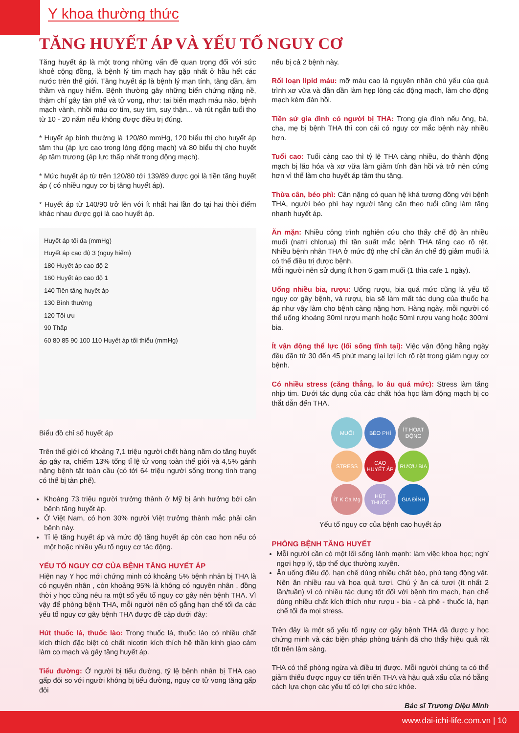Y khoa thường thức
TĂNG HUYẾT ÁP VÀ YẾU TỐ NGUY CƠ
Tăng huyết áp là một trong những vấn đề quan trọng đối với sức khoẻ cộng đồng, là bệnh lý tim mạch hay gặp nhất ở hầu hết các nước trên thế giới. Tăng huyết áp là bệnh lý mạn tính, tăng dần, âm thầm và nguy hiểm. Bệnh thường gây những biến chứng nặng nề, thậm chí gây tàn phế và tử vong, như: tai biến mạch máu não, bệnh mạch vành, nhồi máu cơ tim, suy tim, suy thận... và rút ngắn tuổi thọ từ 10 - 20 năm nếu không được điều trị đúng.
* Huyết áp bình thường là 120/80 mmHg, 120 biểu thị cho huyết áp tâm thu (áp lực cao trong lòng động mạch) và 80 biểu thị cho huyết áp tâm trương (áp lực thấp nhất trong động mạch).
* Mức huyết áp từ trên 120/80 tới 139/89 được gọi là tiền tăng huyết áp ( có nhiều nguy cơ bị tăng huyết áp).
* Huyết áp từ 140/90 trở lên với ít nhất hai lần đo tại hai thời điểm khác nhau được gọi là cao huyết áp.
Huyết áp tối đa (mmHg)
Huyết áp cao độ 3 (nguy hiểm)
180 Huyết áp cao độ 2
160 Huyết áp cao độ 1
140 Tiền tăng huyết áp
130 Bình thường
120 Tối ưu
90 Thấp
60 80 85 90 100 110 Huyết áp tối thiểu (mmHg)
Biểu đồ chỉ số huyết áp
Trên thế giới có khoảng 7,1 triệu người chết hàng năm do tăng huyết áp gây ra, chiếm 13% tổng tỉ lệ tử vong toàn thế giới và 4,5% gánh nặng bệnh tật toàn cầu (có tới 64 triệu người sống trong tình trạng có thể bị tàn phế).
Khoảng 73 triệu người trưởng thành ở Mỹ bị ảnh hưởng bởi căn bệnh tăng huyết áp.
Ở Việt Nam, có hơn 30% người Việt trưởng thành mắc phải căn bệnh này.
Tỉ lệ tăng huyết áp và mức độ tăng huyết áp còn cao hơn nếu có một hoặc nhiều yếu tố nguy cơ tác động.
YẾU TỐ NGUY CƠ CỦA BỆNH TĂNG HUYẾT ÁP
Hiện nay Y học mới chứng minh có khoảng 5% bệnh nhân bị THA là có nguyên nhân , còn khoảng 95% là không có nguyên nhân , đồng thời y học cũng nêu ra một số yếu tố nguy cơ gây nên bệnh THA. Vì vậy để phòng bệnh THA, mỗi người nên cố gắng hạn chế tối đa các yếu tố nguy cơ gây bệnh THA được đề cập dưới đây:
Hút thuốc lá, thuốc lào: Trong thuốc lá, thuốc lào có nhiều chất kích thích đặc biệt có chất nicotin kích thích hệ thần kinh giao cảm làm co mạch và gây tăng huyết áp.
Tiểu đường: Ở người bị tiểu đường, tỷ lệ bệnh nhân bị THA cao gấp đôi so với người không bị tiểu đường, nguy cơ tử vong tăng gấp đôi
nếu bị cả 2 bệnh này.
Rối loạn lipid máu: mỡ máu cao là nguyên nhân chủ yếu của quá trình xơ vữa và dần dần làm hẹp lòng các động mạch, làm cho động mạch kém đàn hồi.
Tiền sử gia đình có người bị THA: Trong gia đình nếu ông, bà, cha, mẹ bị bệnh THA thì con cái có nguy cơ mắc bệnh này nhiều hơn.
Tuổi cao: Tuổi càng cao thì tỷ lệ THA càng nhiều, do thành động mạch bị lão hóa và xơ vữa làm giảm tính đàn hồi và trở nên cứng hơn vì thế làm cho huyết áp tâm thu tăng.
Thừa cân, béo phì: Cân nặng có quan hệ khá tương đồng với bệnh THA, người béo phì hay người tăng cân theo tuổi cũng làm tăng nhanh huyết áp.
Ăn mặn: Nhiều công trình nghiên cứu cho thấy chế độ ăn nhiều muối (natri chlorua) thì tần suất mắc bệnh THA tăng cao rõ rệt. Nhiều bệnh nhân THA ở mức độ nhẹ chỉ cần ăn chế độ giảm muối là có thể điều trị được bệnh.
Mỗi người nên sử dụng ít hơn 6 gam muối (1 thìa cafe 1 ngày).
Uống nhiều bia, rượu: Uống rượu, bia quá mức cũng là yếu tố nguy cơ gây bệnh, và rượu, bia sẽ làm mất tác dụng của thuốc hạ áp như vậy làm cho bệnh càng nặng hơn. Hàng ngày, mỗi người có thể uống khoảng 30ml rượu mạnh hoặc 50ml rượu vang hoặc 300ml bia.
Ít vận động thể lực (lối sống tĩnh tại): Việc vận động hằng ngày đều đặn từ 30 đến 45 phút mang lại lợi ích rõ rệt trong giảm nguy cơ bệnh.
Có nhiều stress (căng thẳng, lo âu quá mức): Stress làm tăng nhịp tim. Dưới tác dụng của các chất hóa học làm động mạch bị co thắt dẫn đến THA.
MUỐI BÉO PHÌ ÍT HOẠT ĐỘNG STRESS CAO HUYẾT ÁP RƯỢU BIA ÍT K Ca Mg HÚT THUỐC GIA ĐÌNH
Yếu tố nguy cơ của bệnh cao huyết áp
PHÒNG BỆNH TĂNG HUYẾT
Mỗi người cần có một lối sống lành mạnh: làm việc khoa học; nghỉ ngơi hợp lý, tập thể dục thường xuyên.
Ăn uống điều độ, hạn chế dùng nhiều chất béo, phủ tạng động vật. Nên ăn nhiều rau và hoa quả tươi. Chú ý ăn cá tươi (ít nhất 2 lần/tuần) vì có nhiều tác dụng tốt đối với bệnh tim mạch, hạn chế dùng nhiều chất kích thích như rượu - bia - cà phê - thuốc lá, hạn chế tối đa mọi stress.
Trên đây là một số yếu tố nguy cơ gây bệnh THA đã được y học chứng minh và các biện pháp phòng tránh đã cho thấy hiệu quả rất tốt trên lâm sàng.
THA có thể phòng ngừa và điều trị được. Mỗi người chúng ta có thể giảm thiểu được nguy cơ tiến triển THA và hậu quả xấu của nó bằng cách lựa chọn các yếu tố có lợi cho sức khỏe.
Bác sĩ Trương Diệu Minh
www.dai-ichi-life.com.vn | 10